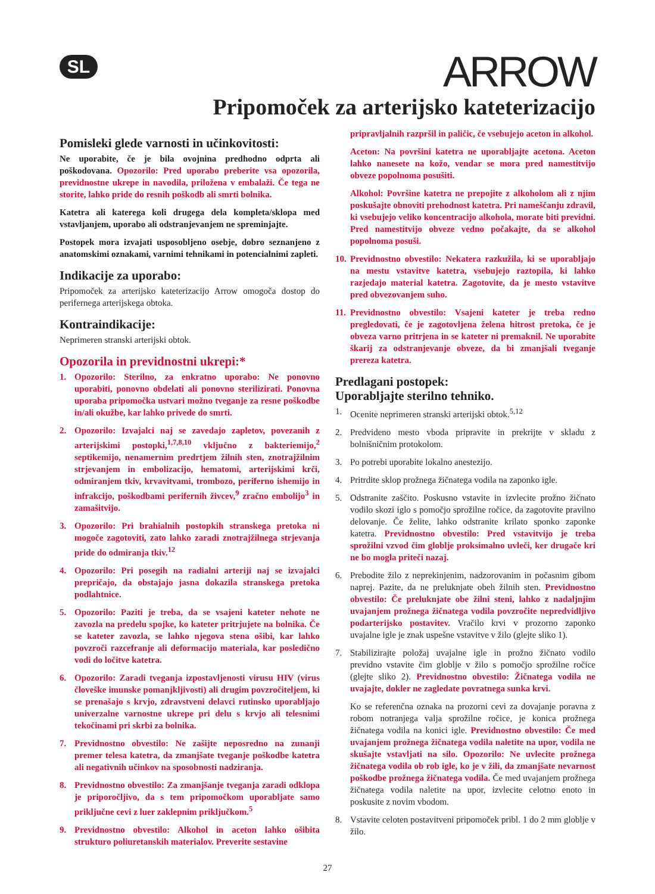SL
ARROW
Pripomoček za arterijsko kateterizacijo
Pomisleki glede varnosti in učinkovitosti:
Ne uporabite, če je bila ovojnina predhodno odprta ali poškodovana. Opozorilo: Pred uporabo preberite vsa opozorila, previdnostne ukrepe in navodila, priložena v embalaži. Če tega ne storite, lahko pride do resnih poškodb ali smrti bolnika.
Katetra ali katerega koli drugega dela kompleta/sklopa med vstavljanjem, uporabo ali odstranjevanjem ne spreminjajte.
Postopek mora izvajati usposobljeno osebje, dobro seznanjeno z anatomskimi oznakami, varnimi tehnikami in potencialnimi zapleti.
Indikacije za uporabo:
Pripomoček za arterijsko kateterizacijo Arrow omogoča dostop do perifernega arterijskega obtoka.
Kontraindikacije:
Neprimeren stranski arterijski obtok.
Opozorila in previdnostni ukrepi:*
1. Opozorilo: Sterilno, za enkratno uporabo: Ne ponovno uporabiti, ponovno obdelati ali ponovno sterilizirati. Ponovna uporaba pripomočka ustvari možno tveganje za resne poškodbe in/ali okužbe, kar lahko privede do smrti.
2. Opozorilo: Izvajalci naj se zavedajo zapletov, povezanih z arterijskimi postopki,<sup>1,7,8,10</sup> vključno z bakteriemijo,<sup>2</sup> septikemijo, nenamernim predrtjem žilnih sten, znotrajžilnim strjevanjem in embolizacijo, hematomi, arterijskimi krči, odmiranjem tkiv, krvavitvami, trombozo, periferno ishemijo in infrakcijo, poškodbami perifernih živcev,<sup>9</sup> zračno embolijo<sup>3</sup> in zamašitvijo.
3. Opozorilo: Pri brahialnih postopkih stranskega pretoka ni mogoče zagotoviti, zato lahko zaradi znotrajžilnega strjevanja pride do odmiranja tkiv.<sup>12</sup>
4. Opozorilo: Pri posegih na radialni arteriji naj se izvajalci prepričajo, da obstajajo jasna dokazila stranskega pretoka podlahtnice.
5. Opozorilo: Paziti je treba, da se vsajeni kateter nehote ne zavozla na predelu spojke, ko kateter pritrjujete na bolnika. Če se kateter zavozla, se lahko njegova stena ošibi, kar lahko povzroči razcefranje ali deformacijo materiala, kar posledično vodi do ločitve katetra.
6. Opozorilo: Zaradi tveganja izpostavljenosti virusu HIV (virus človeške imunske pomanjkljivosti) ali drugim povzročiteljem, ki se prenašajo s krvjo, zdravstveni delavci rutinsko uporabljajo univerzalne varnostne ukrepe pri delu s krvjo ali telesnimi tekočinami pri skrbi za bolnika.
7. Previdnostno obvestilo: Ne zašijte neposredno na zunanji premer telesa katetra, da zmanjšate tveganje poškodbe katetra ali negativnih učinkov na sposobnosti nadziranja.
8. Previdnostno obvestilo: Za zmanjšanje tveganja zaradi odklopa je priporočljivo, da s tem pripomočkom uporabljate samo priključne cevi z luer zaklepnim priključkom.<sup>5</sup>
9. Previdnostno obvestilo: Alkohol in aceton lahko ošibita strukturo poliuretanskih materialov. Preverite sestavine
pripravljalnih razpršil in paličic, če vsebujejo aceton in alkohol.
Aceton: Na površini katetra ne uporabljajte acetona. Aceton lahko nanesete na kožo, vendar se mora pred namestitvijo obveze popolnoma posušiti.
Alkohol: Površine katetra ne prepojite z alkoholom ali z njim poskušajte obnoviti prehodnost katetra. Pri nameščanju zdravil, ki vsebujejo veliko koncentracijo alkohola, morate biti previdni. Pred namestitvijo obveze vedno počakajte, da se alkohol popolnoma posuši.
10. Previdnostno obvestilo: Nekatera razkužila, ki se uporabljajo na mestu vstavitve katetra, vsebujejo raztopila, ki lahko razjedajo material katetra. Zagotovite, da je mesto vstavitve pred obvezovanjem suho.
11. Previdnostno obvestilo: Vsajeni kateter je treba redno pregledovati, če je zagotovljena želena hitrost pretoka, če je obveza varno pritrjena in se kateter ni premaknil. Ne uporabite škarij za odstranjevanje obveze, da bi zmanjšali tveganje prereza katetra.
Predlagani postopek:
Uporabljajte sterilno tehniko.
1. Ocenite neprimeren stranski arterijski obtok.<sup>5,12</sup>
2. Predvideno mesto vboda pripravite in prekrijte v skladu z bolnišničnim protokolom.
3. Po potrebi uporabite lokalno anestezijo.
4. Pritrdite sklop prožnega žičnatega vodila na zaponko igle.
5. Odstranite zaščito. Poskusno vstavite in izvlecite prožno žičnato vodilo skozi iglo s pomočjo sprožilne ročice, da zagotovite pravilno delovanje. Če želite, lahko odstranite krilato sponko zaponke katetra. Previdnostno obvestilo: Pred vstavitvijo je treba sprožilni vzvod čim globlje proksimalno uvleči, ker drugače kri ne bo mogla priteči nazaj.
6. Prebodite žilo z neprekinjenim, nadzorovanim in počasnim gibom naprej. Pazite, da ne preluknjate obeh žilnih sten. Previdnostno obvestilo: Če preluknjate obe žilni steni, lahko z nadaljnjim uvajanjem prožnega žičnatega vodila povzročite nepredvidljivo podarterijsko postavitev. Vračilo krvi v prozorno zaponko uvajalne igle je znak uspešne vstavitve v žilo (glejte sliko 1).
7. Stabilizirajte položaj uvajalne igle in prožno žičnato vodilo previdno vstavite čim globlje v žilo s pomočjo sprožilne ročice (glejte sliko 2). Previdnostno obvestilo: Žičnatega vodila ne uvajajte, dokler ne zagledate povratnega sunka krvi.
Ko se referenčna oznaka na prozorni cevi za dovajanje poravna z robom notranjega valja sprožilne ročice, je konica prožnega žičnatega vodila na konici igle. Previdnostno obvestilo: Če med uvajanjem prožnega žičnatega vodila naletite na upor, vodila ne skušajte vstavljati na silo. Opozorilo: Ne uvlecite prožnega žičnatega vodila ob rob igle, ko je v žili, da zmanjšate nevarnost poškodbe prožnega žičnatega vodila. Če med uvajanjem prožnega žičnatega vodila naletite na upor, izvlecite celotno enoto in poskusite z novim vbodom.
8. Vstavite celoten postavitveni pripomoček pribl. 1 do 2 mm globlje v žilo.
27